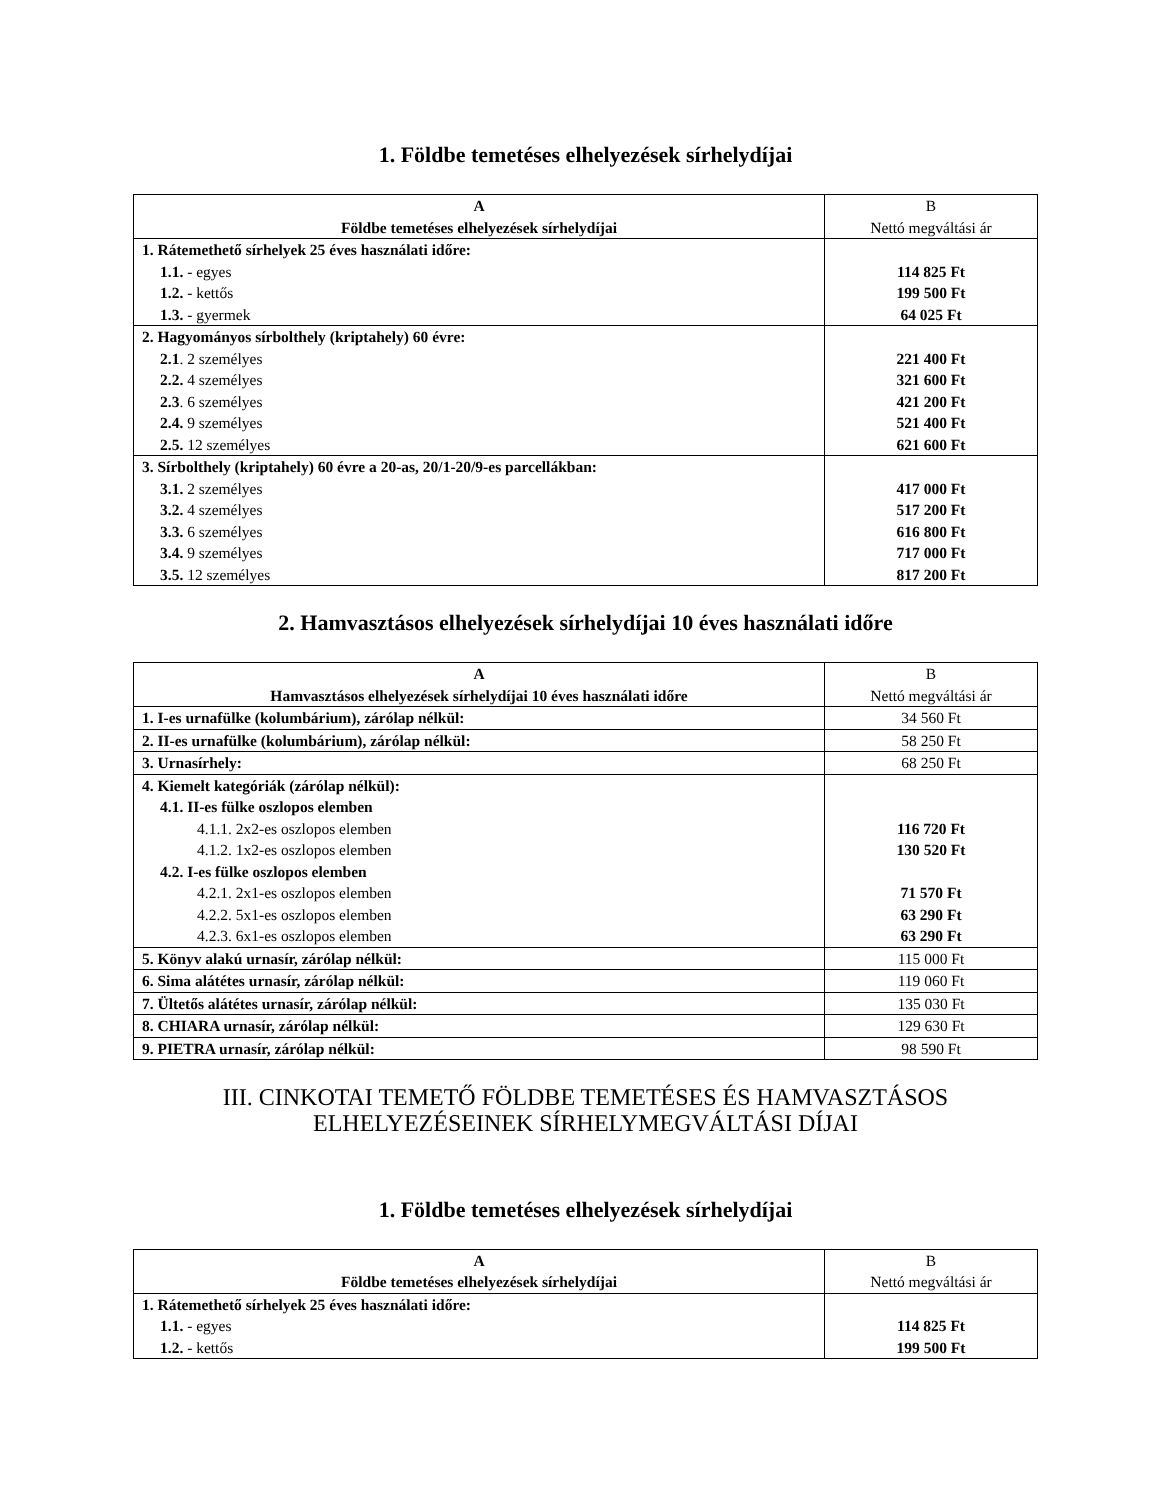1. Földbe temetéses elhelyezések sírhelydíjai
| A Földbe temetéses elhelyezések sírhelydíjai | B Nettó megváltási ár |
| --- | --- |
| 1. Rátemethető sírhelyek 25 éves használati időre: 1.1. - egyes 1.2. - kettős 1.3. - gyermek | 114 825 Ft 199 500 Ft 64 025 Ft |
| 2. Hagyományos sírbolthely (kriptahely) 60 évre: 2.1 . 2 személyes 2.2. 4 személyes 2.3 . 6 személyes 2.4. 9 személyes 2.5. 12 személyes | 221 400 Ft 321 600 Ft 421 200 Ft 521 400 Ft 621 600 Ft |
| 3. Sírbolthely (kriptahely) 60 évre a 20-as, 20/1-20/9-es parcellákban: 3.1. 2 személyes 3.2. 4 személyes 3.3. 6 személyes 3.4. 9 személyes 3.5. 12 személyes | 417 000 Ft 517 200 Ft 616 800 Ft 717 000 Ft 817 200 Ft |
2. Hamvasztásos elhelyezések sírhelydíjai 10 éves használati időre
| A Hamvasztásos elhelyezések sírhelydíjai 10 éves használati időre | B Nettó megváltási ár |
| --- | --- |
| 1. I-es urnafülke (kolumbárium), zárólap nélkül: | 34 560 Ft |
| 2. II-es urnafülke (kolumbárium), zárólap nélkül: | 58 250 Ft |
| 3. Urnasírhely: | 68 250 Ft |
| 4. Kiemelt kategóriák (zárólap nélkül): 4.1. II-es fülke oszlopos elemben 4.1.1. 2x2-es oszlopos elemben 4.1.2. 1x2-es oszlopos elemben 4.2. I-es fülke oszlopos elemben 4.2.1. 2x1-es oszlopos elemben 4.2.2. 5x1-es oszlopos elemben 4.2.3. 6x1-es oszlopos elemben | 116 720 Ft 130 520 Ft 71 570 Ft 63 290 Ft 63 290 Ft |
| 5. Könyv alakú urnasír, zárólap nélkül: | 115 000 Ft |
| 6. Sima alátétes urnasír, zárólap nélkül: | 119 060 Ft |
| 7. Ültetős alátétes urnasír, zárólap nélkül: | 135 030 Ft |
| 8. CHIARA urnasír, zárólap nélkül: | 129 630 Ft |
| 9. PIETRA urnasír, zárólap nélkül: | 98 590 Ft |
III. CINKOTAI TEMETŐ FÖLDBE TEMETÉSES ÉS HAMVASZTÁSOS
ELHELYEZÉSEINEK SÍRHELYMEGVÁLTÁSI DÍJAI
1. Földbe temetéses elhelyezések sírhelydíjai
| A Földbe temetéses elhelyezések sírhelydíjai | B Nettó megváltási ár |
| --- | --- |
| 1. Rátemethető sírhelyek 25 éves használati időre: 1.1. - egyes 1.2. - kettős | 114 825 Ft 199 500 Ft |